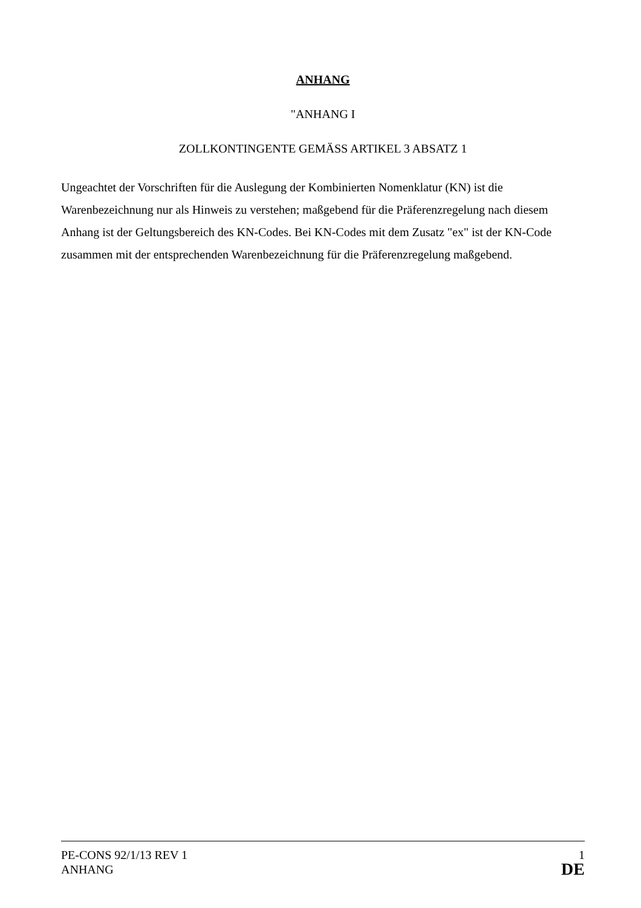ANHANG
"ANHANG I
ZOLLKONTINGENTE GEMÄSS ARTIKEL 3 ABSATZ 1
Ungeachtet der Vorschriften für die Auslegung der Kombinierten Nomenklatur (KN) ist die Warenbezeichnung nur als Hinweis zu verstehen; maßgebend für die Präferenzregelung nach diesem Anhang ist der Geltungsbereich des KN-Codes. Bei KN-Codes mit dem Zusatz "ex" ist der KN-Code zusammen mit der entsprechenden Warenbezeichnung für die Präferenzregelung maßgebend.
PE-CONS 92/1/13 REV 1 1
ANHANG DE